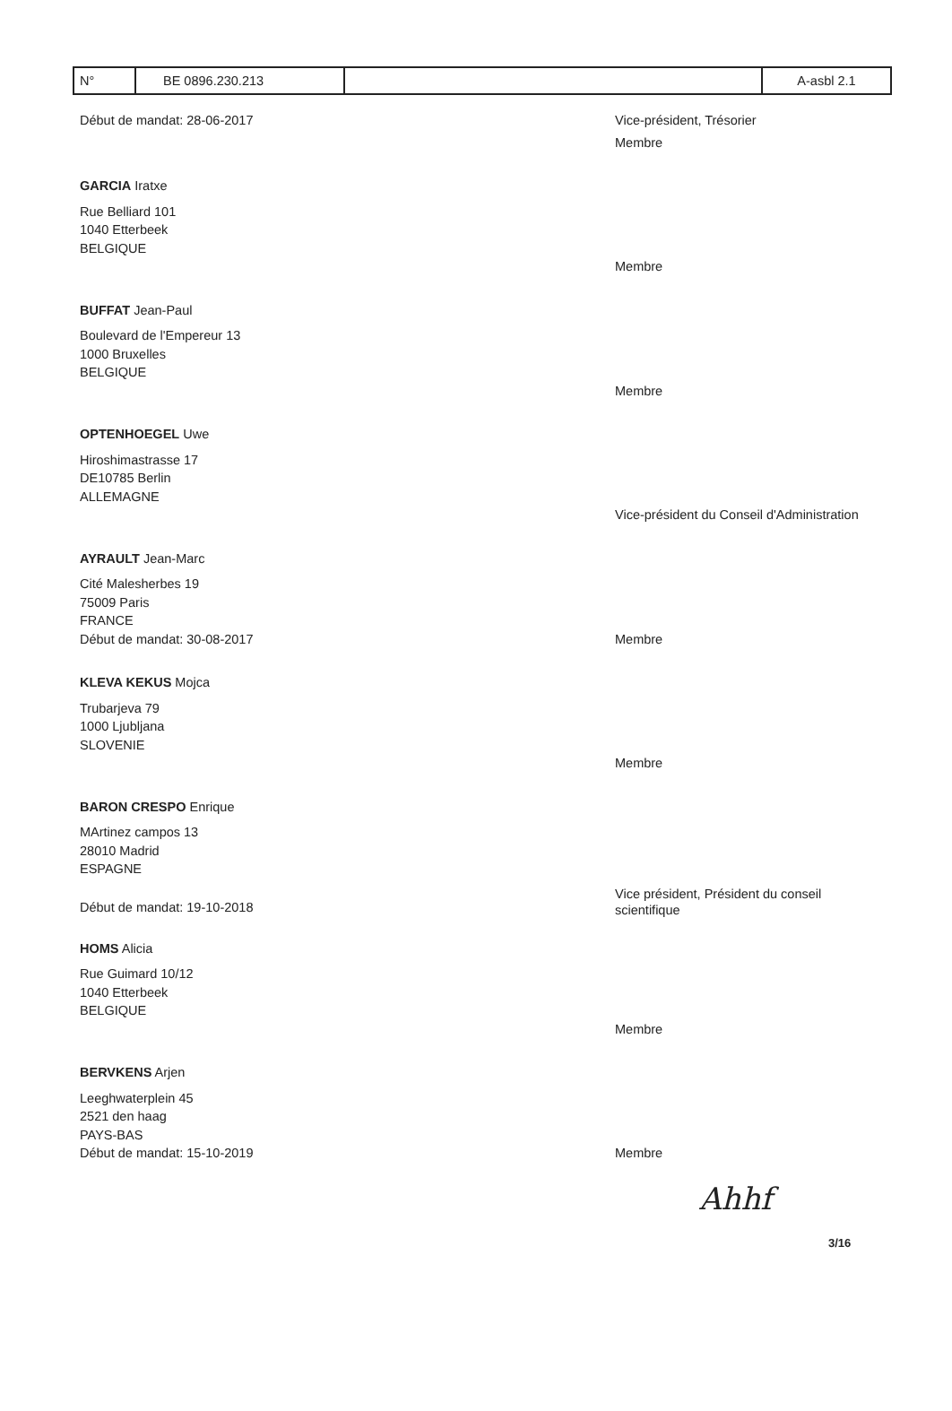| N° | BE 0896.230.213 | | A-asbl 2.1 |
Début de mandat: 28-06-2017 Vice-président, Trésorier
Membre
GARCIA Iratxe
Rue Belliard 101
1040 Etterbeek
BELGIQUE
Membre
BUFFAT Jean-Paul
Boulevard de l'Empereur 13
1000 Bruxelles
BELGIQUE
Membre
OPTENHOEGEL Uwe
Hiroshimastrasse 17
DE10785 Berlin
ALLEMAGNE
Vice-président du Conseil d'Administration
AYRAULT Jean-Marc
Cité Malesherbes 19
75009 Paris
FRANCE
Début de mandat: 30-08-2017 Membre
KLEVA KEKUS Mojca
Trubarjeva 79
1000 Ljubljana
SLOVENIE
Membre
BARON CRESPO Enrique
MArtinez campos 13
28010 Madrid
ESPAGNE
Début de mandat: 19-10-2018
Vice président, Président du conseil scientifique
HOMS Alicia
Rue Guimard 10/12
1040 Etterbeek
BELGIQUE
Membre
BERVKENS Arjen
Leeghwaterplein 45
2521 den haag
PAYS-BAS
Début de mandat: 15-10-2019 Membre
Ahhf
3/16